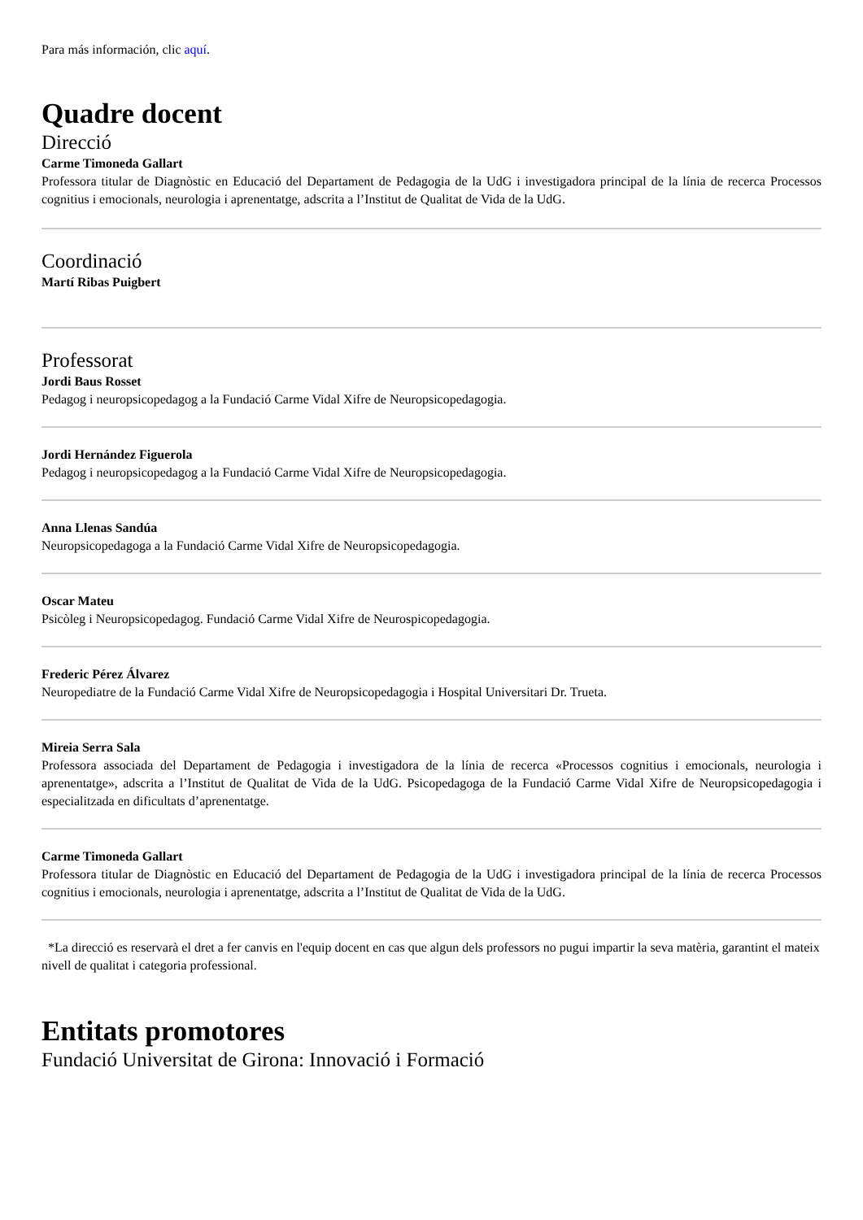Para más información, clic aquí.
Quadre docent
Direcció
Carme Timoneda Gallart
Professora titular de Diagnòstic en Educació del Departament de Pedagogia de la UdG i investigadora principal de la línia de recerca Processos cognitius i emocionals, neurologia i aprenentatge, adscrita a l’Institut de Qualitat de Vida de la UdG.
Coordinació
Martí Ribas Puigbert
Professorat
Jordi Baus Rosset
Pedagog i neuropsicopedagog a la Fundació Carme Vidal Xifre de Neuropsicopedagogia.
Jordi Hernández Figuerola
Pedagog i neuropsicopedagog a la Fundació Carme Vidal Xifre de Neuropsicopedagogia.
Anna Llenas Sandúa
Neuropsicopedagoga a la Fundació Carme Vidal Xifre de Neuropsicopedagogia.
Oscar Mateu
Psicòleg i Neuropsicopedagog. Fundació Carme Vidal Xifre de Neurospicopedagogia.
Frederic Pérez Álvarez
Neuropediatre de la Fundació Carme Vidal Xifre de Neuropsicopedagogia i Hospital Universitari Dr. Trueta.
Mireia Serra Sala
Professora associada del Departament de Pedagogia i investigadora de la línia de recerca «Processos cognitius i emocionals, neurologia i aprenentatge», adscrita a l’Institut de Qualitat de Vida de la UdG. Psicopedagoga de la Fundació Carme Vidal Xifre de Neuropsicopedagogia i especialitzada en dificultats d’aprenentatge.
Carme Timoneda Gallart
Professora titular de Diagnòstic en Educació del Departament de Pedagogia de la UdG i investigadora principal de la línia de recerca Processos cognitius i emocionals, neurologia i aprenentatge, adscrita a l’Institut de Qualitat de Vida de la UdG.
*La direcció es reservarà el dret a fer canvis en l'equip docent en cas que algun dels professors no pugui impartir la seva matèria, garantint el mateix nivell de qualitat i categoria professional.
Entitats promotores
Fundació Universitat de Girona: Innovació i Formació